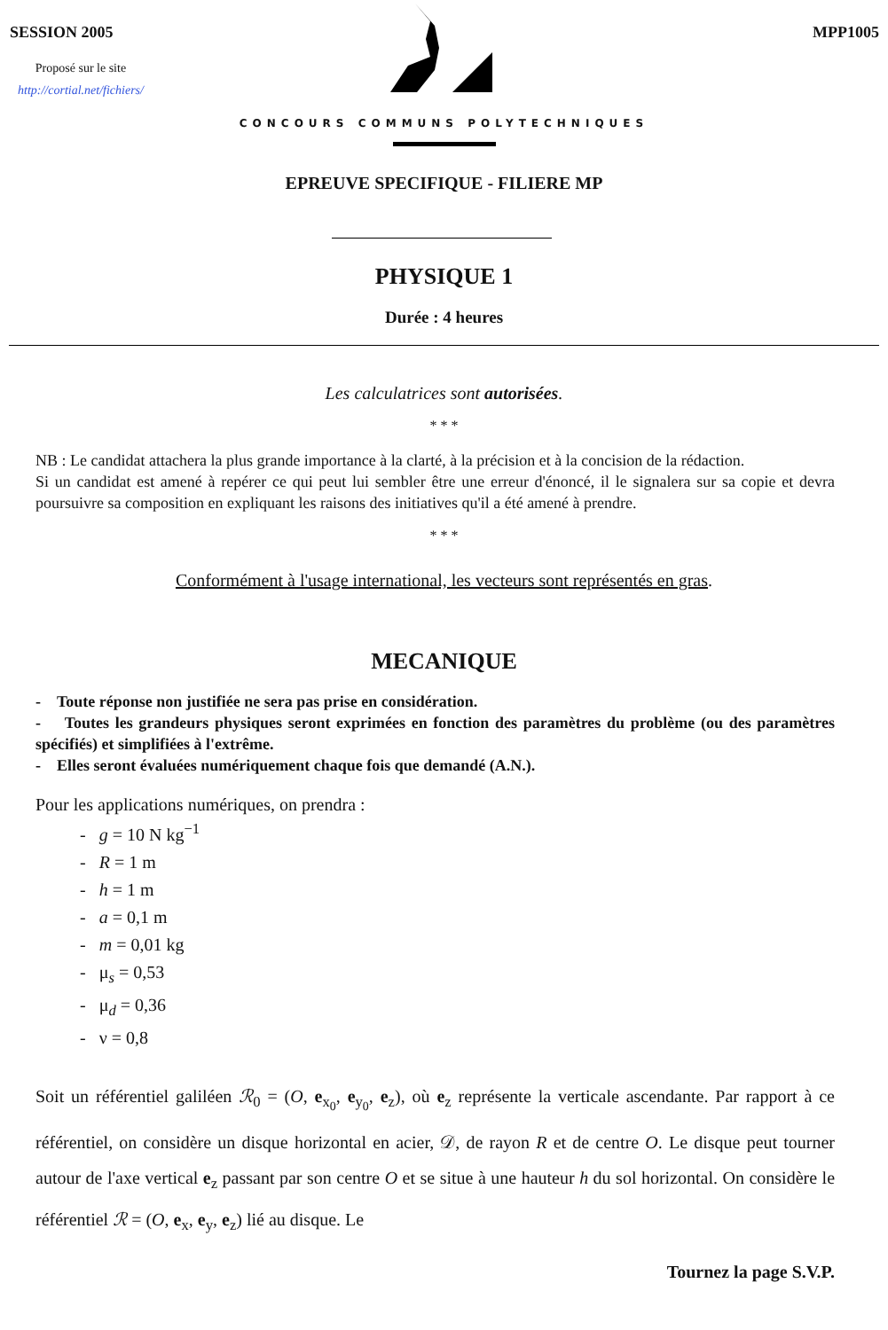SESSION 2005 MPP1005
Proposé sur le site
http://cortial.net/fichiers/
CONCOURS COMMUNS POLYTECHNIQUES
EPREUVE SPECIFIQUE - FILIERE MP
PHYSIQUE 1
Durée : 4 heures
Les calculatrices sont autorisées.
* * *
NB : Le candidat attachera la plus grande importance à la clarté, à la précision et à la concision de la rédaction.
Si un candidat est amené à repérer ce qui peut lui sembler être une erreur d'énoncé, il le signalera sur sa copie et devra poursuivre sa composition en expliquant les raisons des initiatives qu'il a été amené à prendre.
* * *
Conformément à l'usage international, les vecteurs sont représentés en gras.
MECANIQUE
- Toute réponse non justifiée ne sera pas prise en considération.
- Toutes les grandeurs physiques seront exprimées en fonction des paramètres du problème (ou des paramètres spécifiés) et simplifiées à l'extrême.
- Elles seront évaluées numériquement chaque fois que demandé (A.N.).
Pour les applications numériques, on prendra :
- g = 10 N kg<sup>−1</sup>
- R = 1 m
- h = 1 m
- a = 0,1 m
- m = 0,01 kg
- μ<sub>s</sub> = 0,53
- μ<sub>d</sub> = 0,36
- ν = 0,8
Soit un référentiel galiléen ℛ<sub>0</sub> = (O, e<sub>x<sub>0</sub></sub>, e<sub>y<sub>0</sub></sub>, e<sub>z</sub>), où e<sub>z</sub> représente la verticale ascendante. Par rapport à ce référentiel, on considère un disque horizontal en acier, 𝒟, de rayon R et de centre O. Le disque peut tourner autour de l'axe vertical e<sub>z</sub> passant par son centre O et se situe à une hauteur h du sol horizontal. On considère le référentiel ℛ = (O, e<sub>x</sub>, e<sub>y</sub>, e<sub>z</sub>) lié au disque. Le
Tournez la page S.V.P.